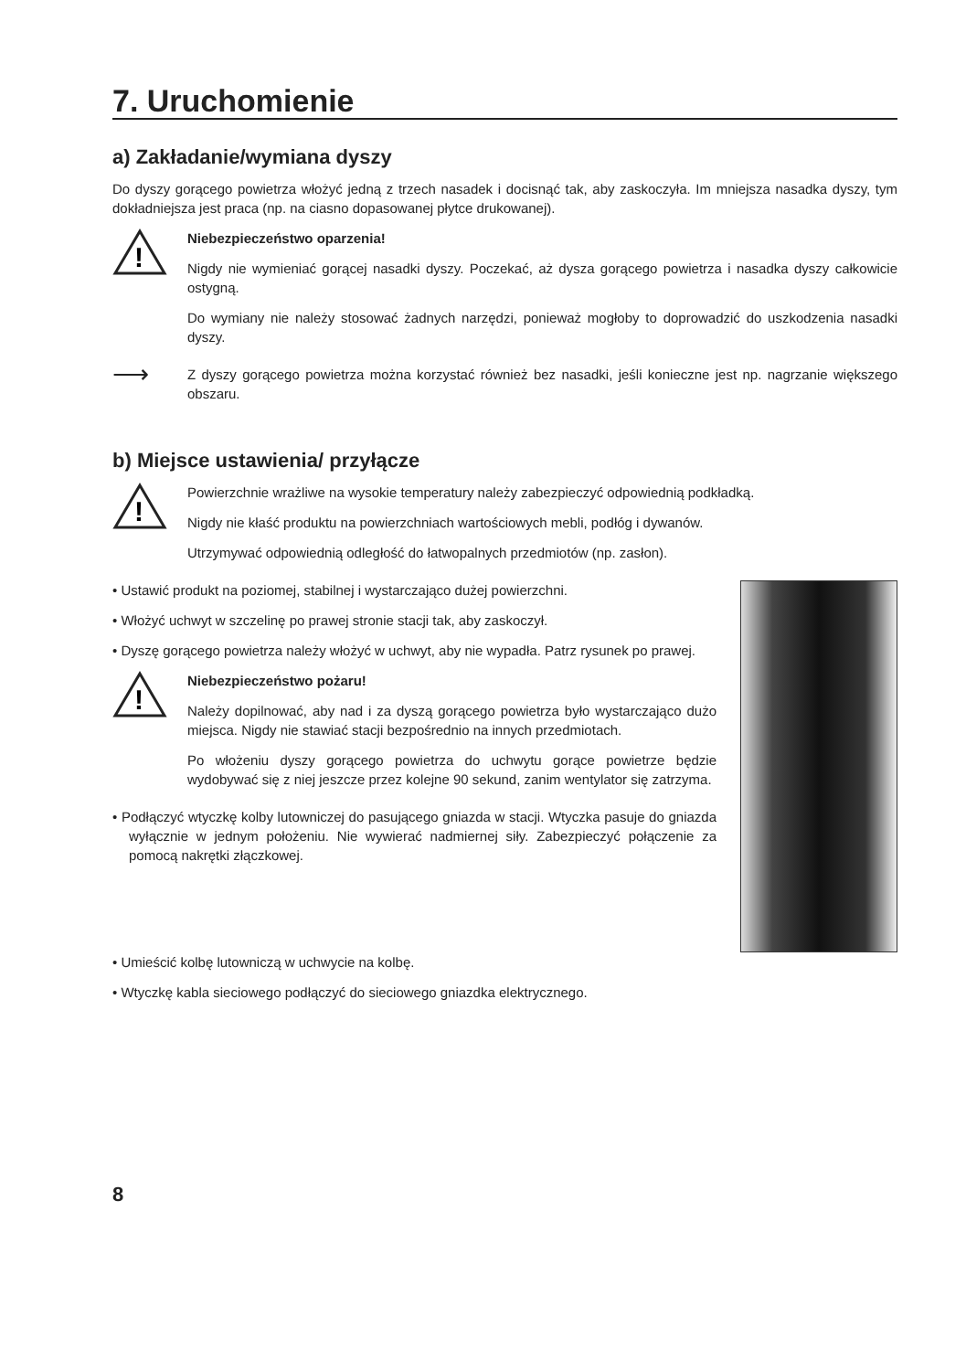7. Uruchomienie
a) Zakładanie/wymiana dyszy
Do dyszy gorącego powietrza włożyć jedną z trzech nasadek i docisnąć tak, aby zaskoczyła. Im mniejsza nasadka dyszy, tym dokładniejsza jest praca (np. na ciasno dopasowanej płytce drukowanej).
!
Niebezpieczeństwo oparzenia!
Nigdy nie wymieniać gorącej nasadki dyszy. Poczekać, aż dysza gorącego powietrza i nasadka dyszy całkowicie ostygną.
Do wymiany nie należy stosować żadnych narzędzi, ponieważ mogłoby to doprowadzić do uszkodzenia nasadki dyszy.
⟶
Z dyszy gorącego powietrza można korzystać również bez nasadki, jeśli konieczne jest np. nagrzanie większego obszaru.
b) Miejsce ustawienia/ przyłącze
!
Powierzchnie wrażliwe na wysokie temperatury należy zabezpieczyć odpowiednią podkładką.
Nigdy nie kłaść produktu na powierzchniach wartościowych mebli, podłóg i dywanów.
Utrzymywać odpowiednią odległość do łatwopalnych przedmiotów (np. zasłon).
• Ustawić produkt na poziomej, stabilnej i wystarczająco dużej powierzchni.
• Włożyć uchwyt w szczelinę po prawej stronie stacji tak, aby zaskoczył.
• Dyszę gorącego powietrza należy włożyć w uchwyt, aby nie wypadła. Patrz rysunek po prawej.
!
Niebezpieczeństwo pożaru!
Należy dopilnować, aby nad i za dyszą gorącego powietrza było wystarczająco dużo miejsca. Nigdy nie stawiać stacji bezpośrednio na innych przedmiotach.
Po włożeniu dyszy gorącego powietrza do uchwytu gorące powietrze będzie wydobywać się z niej jeszcze przez kolejne 90 sekund, zanim wentylator się zatrzyma.
• Podłączyć wtyczkę kolby lutowniczej do pasującego gniazda w stacji. Wtyczka pasuje do gniazda wyłącznie w jednym położeniu. Nie wywierać nadmiernej siły. Zabezpieczyć połączenie za pomocą nakrętki złączkowej.
• Umieścić kolbę lutowniczą w uchwycie na kolbę.
• Wtyczkę kabla sieciowego podłączyć do sieciowego gniazdka elektrycznego.
8